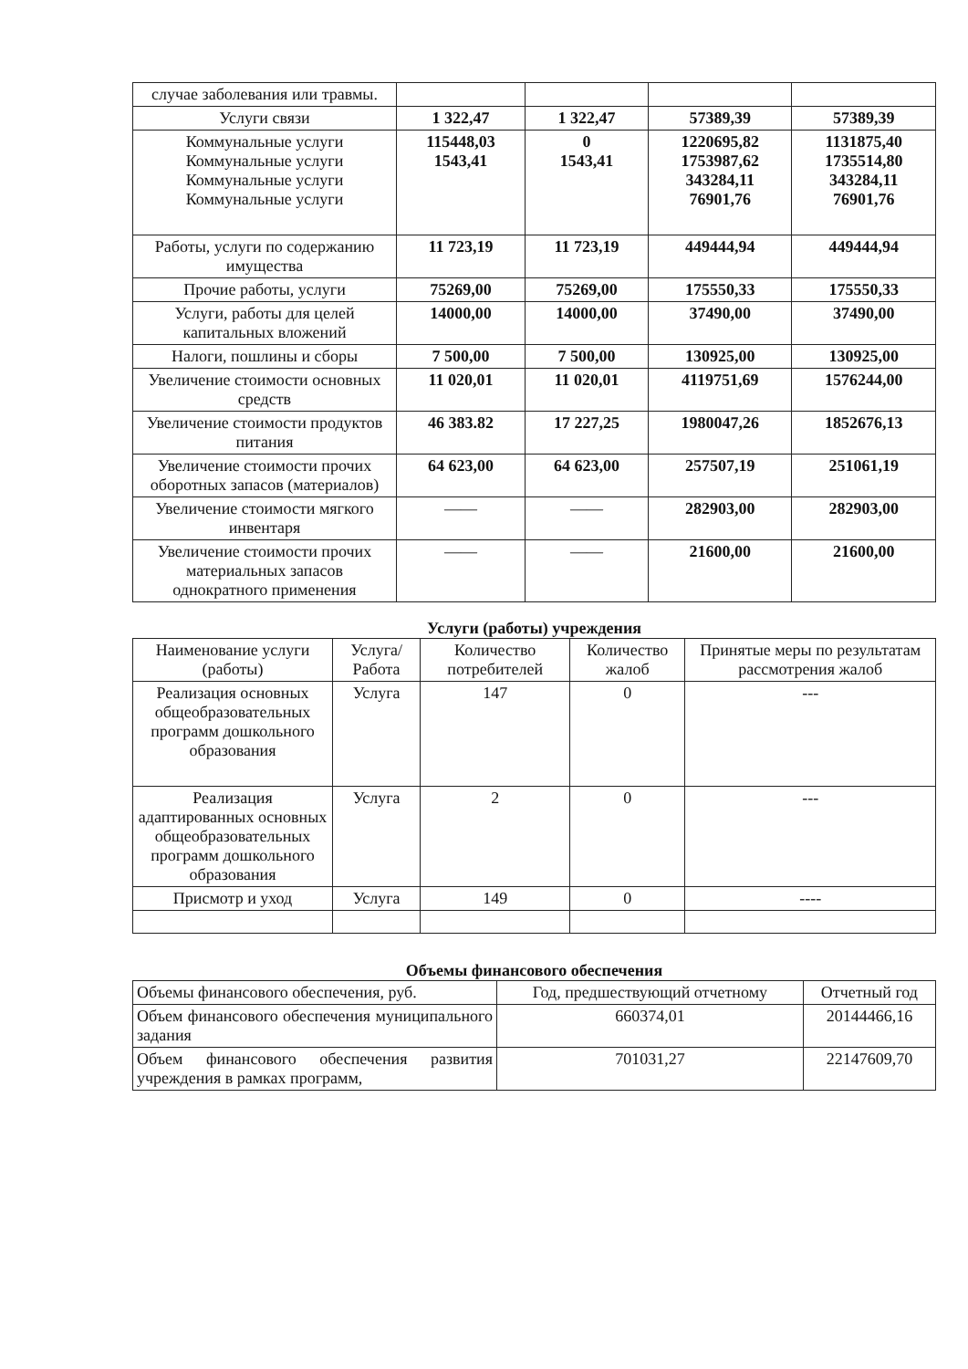| случае заболевания или травмы. | | | | |
| Услуги связи | 1 322,47 | 1 322,47 | 57389,39 | 57389,39 |
| Коммунальные услуги Коммунальные услуги Коммунальные услуги Коммунальные услуги | 115448,03 1543,41 | 0 1543,41 | 1220695,82 1753987,62 343284,11 76901,76 | 1131875,40 1735514,80 343284,11 76901,76 |
| Работы, услуги по содержанию имущества | 11 723,19 | 11 723,19 | 449444,94 | 449444,94 |
| Прочие работы, услуги | 75269,00 | 75269,00 | 175550,33 | 175550,33 |
| Услуги, работы для целей капитальных вложений | 14000,00 | 14000,00 | 37490,00 | 37490,00 |
| Налоги, пошлины и сборы | 7 500,00 | 7 500,00 | 130925,00 | 130925,00 |
| Увеличение стоимости основных средств | 11 020,01 | 11 020,01 | 4119751,69 | 1576244,00 |
| Увеличение стоимости продуктов питания | 46 383.82 | 17 227,25 | 1980047,26 | 1852676,13 |
| Увеличение стоимости прочих оборотных запасов (материалов) | 64 623,00 | 64 623,00 | 257507,19 | 251061,19 |
| Увеличение стоимости мягкого инвентаря | —— | —— | 282903,00 | 282903,00 |
| Увеличение стоимости прочих материальных запасов однократного применения | —— | —— | 21600,00 | 21600,00 |
Услуги (работы) учреждения
| Наименование услуги (работы) | Услуга/ Работа | Количество потребителей | Количество жалоб | Принятые меры по результатам рассмотрения жалоб |
| --- | --- | --- | --- | --- |
| Реализация основных общеобразовательных программ дошкольного образования | Услуга | 147 | 0 | --- |
| Реализация адаптированных основных общеобразовательных программ дошкольного образования | Услуга | 2 | 0 | --- |
| Присмотр и уход | Услуга | 149 | 0 | ---- |
Объемы финансового обеспечения
| Объемы финансового обеспечения, руб. | Год, предшествующий отчетному | Отчетный год |
| Объем финансового обеспечения муниципального задания | 660374,01 | 20144466,16 |
| Объем финансового обеспечения развития учреждения в рамках программ, | 701031,27 | 22147609,70 |